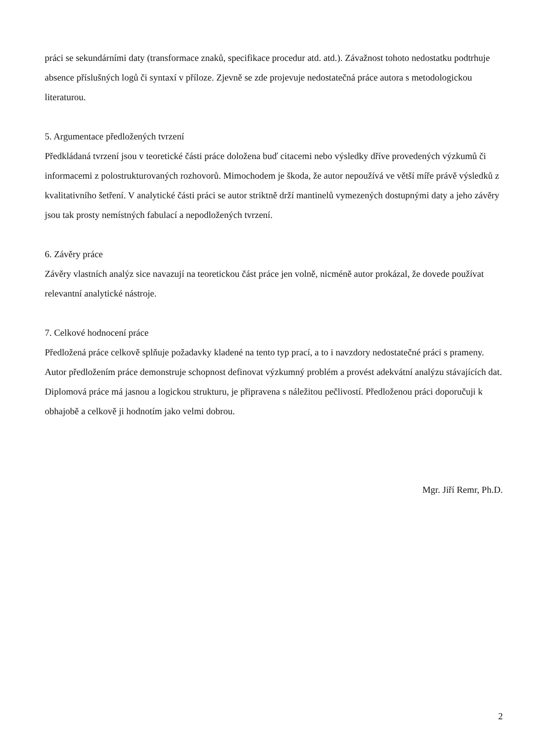práci se sekundárními daty (transformace znaků, specifikace procedur atd. atd.). Závažnost tohoto nedostatku podtrhuje absence příslušných logů či syntaxí v příloze. Zjevně se zde projevuje nedostatečná práce autora s metodologickou literaturou.
5. Argumentace předložených tvrzení
Předkládaná tvrzení jsou v teoretické části práce doložena buď citacemi nebo výsledky dříve provedených výzkumů či informacemi z polostrukturovaných rozhovorů. Mimochodem je škoda, že autor nepoužívá ve větší míře právě výsledků z kvalitativního šetření. V analytické části práci se autor striktně drží mantinelů vymezených dostupnými daty a jeho závěry jsou tak prosty nemístných fabulací a nepodložených tvrzení.
6. Závěry práce
Závěry vlastních analýz sice navazují na teoretickou část práce jen volně, nicméně autor prokázal, že dovede používat relevantní analytické nástroje.
7. Celkové hodnocení práce
Předložená práce celkově splňuje požadavky kladené na tento typ prací, a to i navzdory nedostatečné práci s prameny. Autor předložením práce demonstruje schopnost definovat výzkumný problém a provést adekvátní analýzu stávajících dat. Diplomová práce má jasnou a logickou strukturu, je připravena s náležitou pečlivostí. Předloženou práci doporučuji k obhajobě a celkově ji hodnotím jako velmi dobrou.
Mgr. Jiří Remr, Ph.D.
2